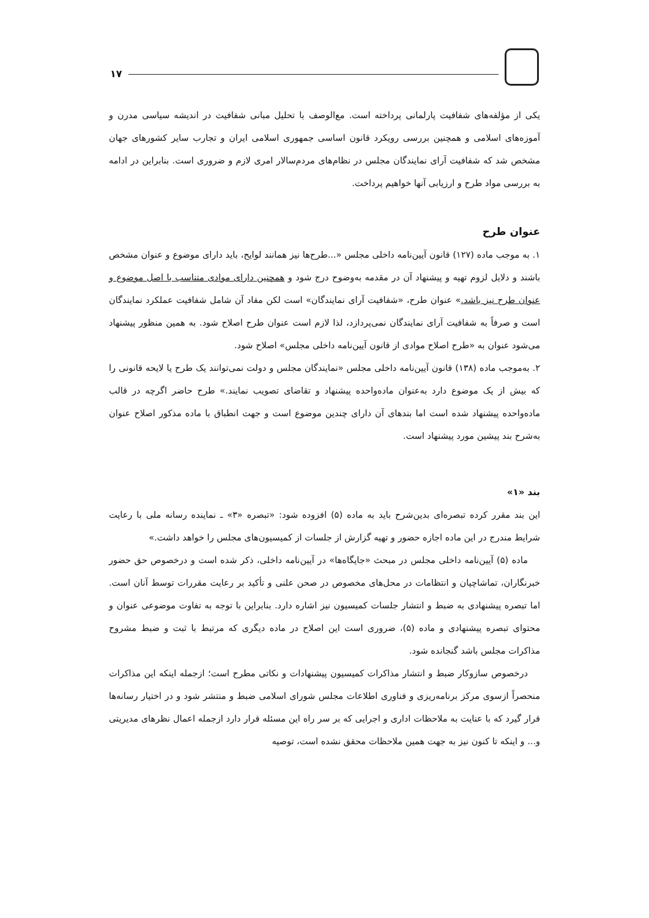۱۷
یکی از مؤلفه‌های شفافیت پارلمانی پرداخته است. مع‌الوصف با تحلیل مبانی شفافیت در اندیشه سیاسی مدرن و آموزه‌های اسلامی و همچنین بررسی رویکرد قانون اساسی جمهوری اسلامی ایران و تجارب سایر کشورهای جهان مشخص شد که شفافیت آرای نمایندگان مجلس در نظام‌های مردم‌سالار امری لازم و ضروری است. بنابراین در ادامه به بررسی مواد طرح و ارزیابی آنها خواهیم پرداخت.
عنوان طرح
۱. به موجب ماده (۱۲۷) قانون آیین‌نامه داخلی مجلس «...طرح‌ها نیز همانند لوایح، باید دارای موضوع و عنوان مشخص باشند و دلایل لزوم تهیه و پیشنهاد آن در مقدمه به‌وضوح درج شود و همچنین دارای موادی متناسب با اصل موضوع و عنوان طرح نیز باشد.» عنوان طرح، «شفافیت آرای نمایندگان» است لکن مفاد آن شامل شفافیت عملکرد نمایندگان است و صرفاً به شفافیت آرای نمایندگان نمی‌پردازد، لذا لازم است عنوان طرح اصلاح شود. به همین منظور پیشنهاد می‌شود عنوان به «طرح اصلاح موادی از قانون آیین‌نامه داخلی مجلس» اصلاح شود.
۲. به‌موجب ماده (۱۳۸) قانون آیین‌نامه داخلی مجلس «نمایندگان مجلس و دولت نمی‌توانند یک طرح یا لایحه قانونی را که بیش از یک موضوع دارد به‌عنوان ماده‌واحده پیشنهاد و تقاضای تصویب نمایند.» طرح حاضر اگرچه در قالب ماده‌واحده پیشنهاد شده است اما بندهای آن دارای چندین موضوع است و جهت انطباق با ماده مذکور اصلاح عنوان به‌شرح بند پیشین مورد پیشنهاد است.
بند «۱»
این بند مقرر کرده تبصره‌ای بدین‌شرح باید به ماده (۵) افزوده شود: «تبصره «۳» ـ نماینده رسانه ملی با رعایت شرایط مندرج در این ماده اجازه حضور و تهیه گزارش از جلسات از کمیسیون‌های مجلس را خواهد داشت.»
ماده (۵) آیین‌نامه داخلی مجلس در مبحث «جایگاه‌ها» در آیین‌نامه داخلی، ذکر شده است و درخصوص حق حضور خبرنگاران، تماشاچیان و انتظامات در محل‌های مخصوص در صحن علنی و تأکید بر رعایت مقررات توسط آنان است. اما تبصره پیشنهادی به ضبط و انتشار جلسات کمیسیون نیز اشاره دارد. بنابراین با توجه به تفاوت موضوعی عنوان و محتوای تبصره پیشنهادی و ماده (۵)، ضروری است این اصلاح در ماده دیگری که مرتبط با ثبت و ضبط مشروح مذاکرات مجلس باشد گنجانده شود.
درخصوص سازوکار ضبط و انتشار مذاکرات کمیسیون پیشنهادات و نکاتی مطرح است؛ ازجمله اینکه این مذاکرات منحصراً ازسوی مرکز برنامه‌ریزی و فناوری اطلاعات مجلس شورای اسلامی ضبط و منتشر شود و در اختیار رسانه‌ها قرار گیرد که با عنایت به ملاحظات اداری و اجرایی که بر سر راه این مسئله قرار دارد ازجمله اعمال نظرهای مدیریتی و... و اینکه تا کنون نیز به جهت همین ملاحظات محقق نشده است، توصیه